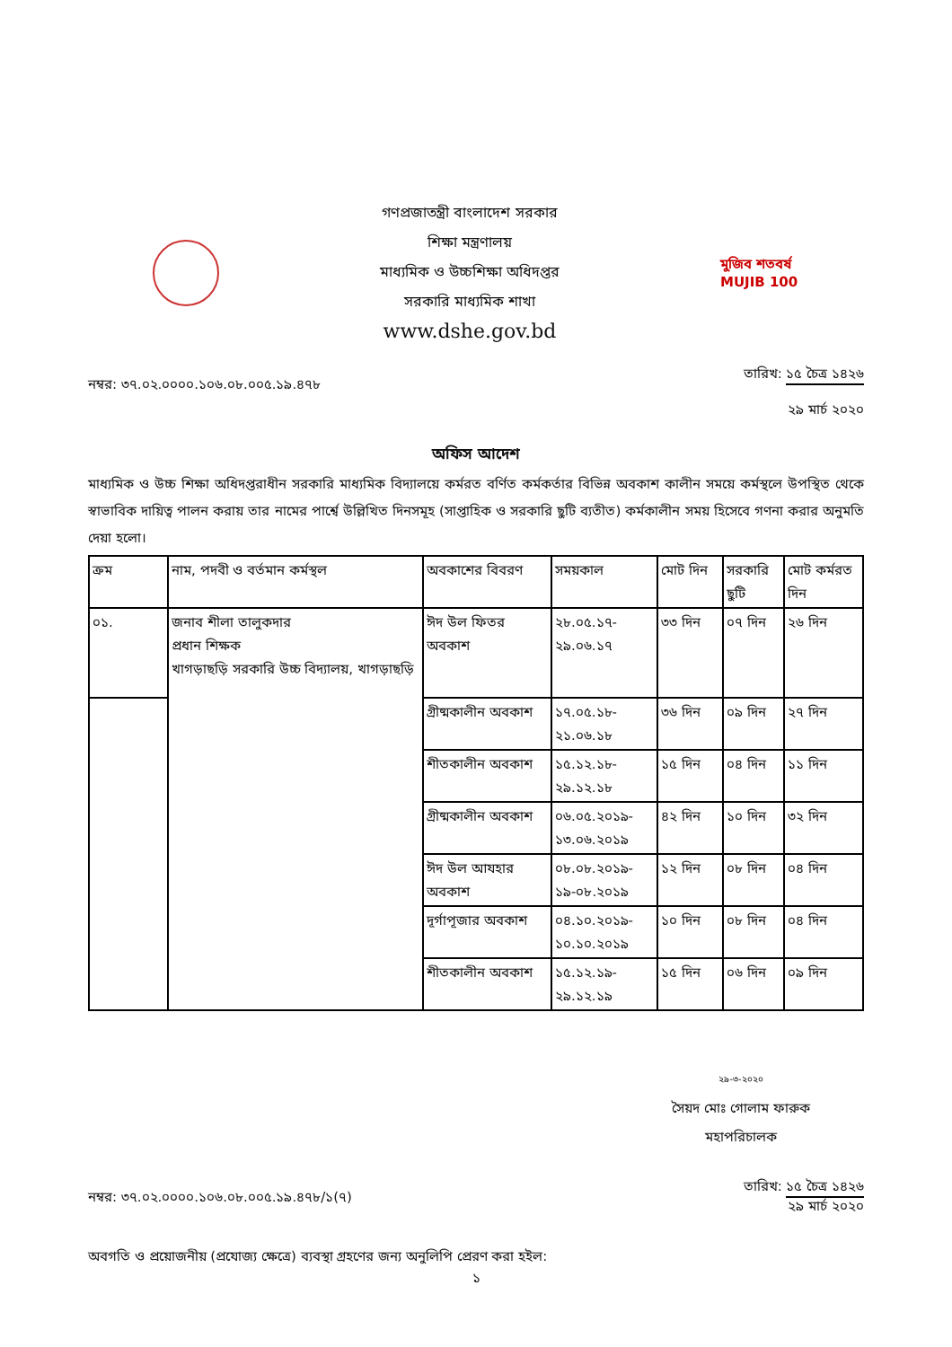গণপ্রজাতন্ত্রী বাংলাদেশ সরকার
শিক্ষা মন্ত্রণালয়
মাধ্যমিক ও উচ্চশিক্ষা অধিদপ্তর
সরকারি মাধ্যমিক শাখা
www.dshe.gov.bd
মুজিব শতবর্ষ MUJIB 100
নম্বর: ৩৭.০২.০০০০.১০৬.০৮.০০৫.১৯.৪৭৮
তারিখ: ১৫ চৈত্র ১৪২৬
২৯ মার্চ ২০২০
অফিস আদেশ
মাধ্যমিক ও উচ্চ শিক্ষা অধিদপ্তরাধীন সরকারি মাধ্যমিক বিদ্যালয়ে কর্মরত বর্ণিত কর্মকর্তার বিভিন্ন অবকাশ কালীন সময়ে কর্মস্থলে উপস্থিত থেকে স্বাভাবিক দায়িত্ব পালন করায় তার নামের পার্শ্বে উল্লিখিত দিনসমূহ (সাপ্তাহিক ও সরকারি ছুটি ব্যতীত) কর্মকালীন সময় হিসেবে গণনা করার অনুমতি দেয়া হলো।
| ক্রম | নাম, পদবী ও বর্তমান কর্মস্থল | অবকাশের বিবরণ | সময়কাল | মোট দিন | সরকারি ছুটি | মোট কর্মরত দিন |
| --- | --- | --- | --- | --- | --- | --- |
| ০১. | জনাব শীলা তালুকদার প্রধান শিক্ষক খাগড়াছড়ি সরকারি উচ্চ বিদ্যালয়, খাগড়াছড়ি | ঈদ উল ফিতর অবকাশ | ২৮.০৫.১৭- ২৯.০৬.১৭ | ৩৩ দিন | ০৭ দিন | ২৬ দিন |
| | | গ্রীষ্মকালীন অবকাশ | ১৭.০৫.১৮- ২১.০৬.১৮ | ৩৬ দিন | ০৯ দিন | ২৭ দিন |
| | | শীতকালীন অবকাশ | ১৫.১২.১৮- ২৯.১২.১৮ | ১৫ দিন | ০৪ দিন | ১১ দিন |
| | | গ্রীষ্মকালীন অবকাশ | ০৬.০৫.২০১৯- ১৩.০৬.২০১৯ | ৪২ দিন | ১০ দিন | ৩২ দিন |
| | | ঈদ উল আযহার অবকাশ | ০৮.০৮.২০১৯- ১৯-০৮.২০১৯ | ১২ দিন | ০৮ দিন | ০৪ দিন |
| | | দূর্গাপূজার অবকাশ | ০৪.১০.২০১৯- ১০.১০.২০১৯ | ১০ দিন | ০৮ দিন | ০৪ দিন |
| | | শীতকালীন অবকাশ | ১৫.১২.১৯- ২৯.১২.১৯ | ১৫ দিন | ০৬ দিন | ০৯ দিন |
২৯-৩-২০২০
সৈয়দ মোঃ গোলাম ফারুক
মহাপরিচালক
নম্বর: ৩৭.০২.০০০০.১০৬.০৮.০০৫.১৯.৪৭৮/১(৭)
তারিখ: ১৫ চৈত্র ১৪২৬
২৯ মার্চ ২০২০
অবগতি ও প্রয়োজনীয় (প্রযোজ্য ক্ষেত্রে) ব্যবস্থা গ্রহণের জন্য অনুলিপি প্রেরণ করা হইল:
১